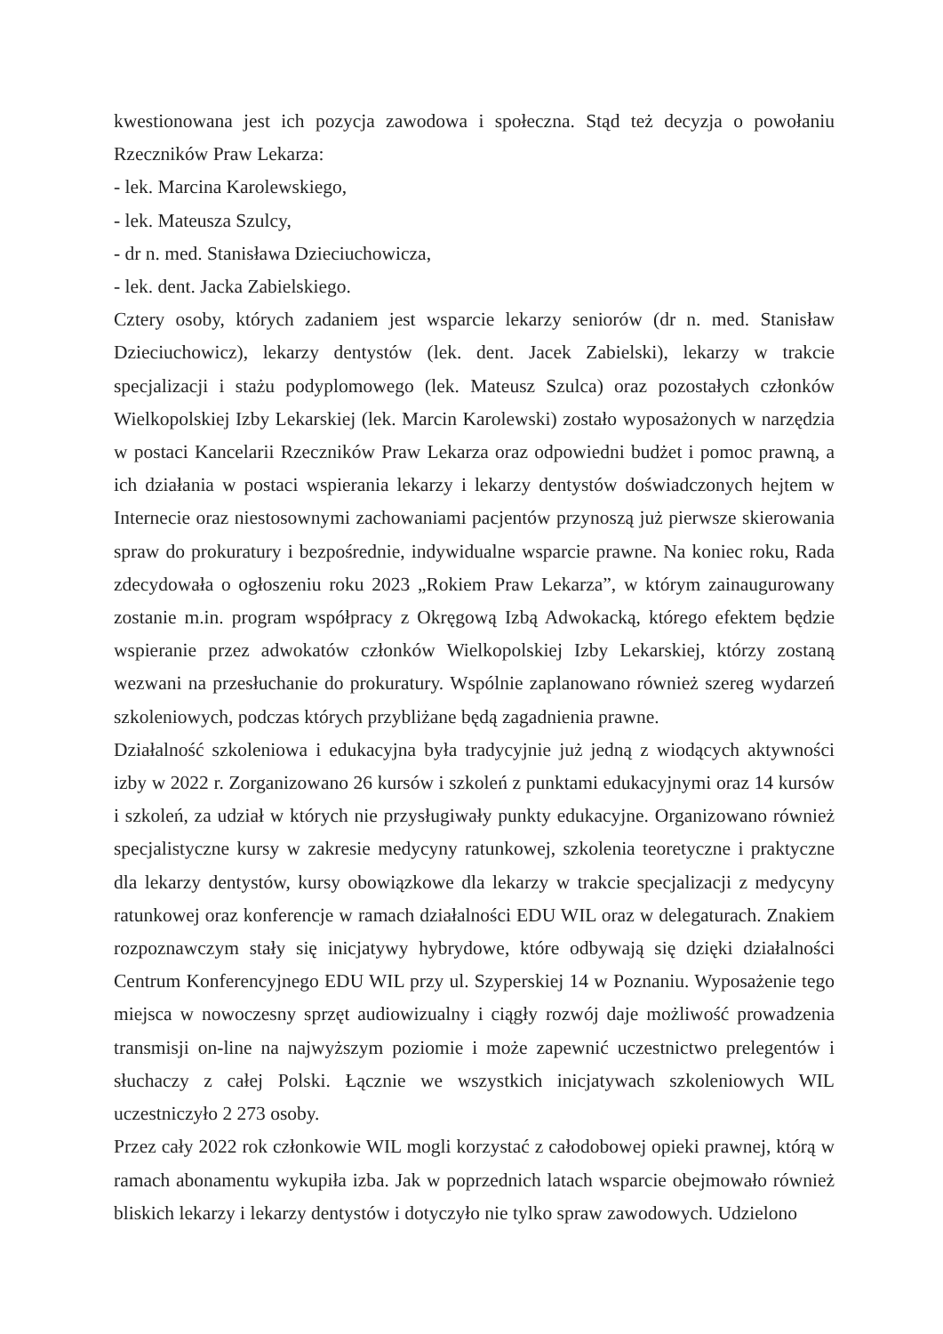kwestionowana jest ich pozycja zawodowa i społeczna. Stąd też decyzja o powołaniu Rzeczników Praw Lekarza:
- lek. Marcina Karolewskiego,
- lek. Mateusza Szulcy,
- dr n. med. Stanisława Dzieciuchowicza,
- lek. dent. Jacka Zabielskiego.
Cztery osoby, których zadaniem jest wsparcie lekarzy seniorów (dr n. med. Stanisław Dzieciuchowicz), lekarzy dentystów (lek. dent. Jacek Zabielski), lekarzy w trakcie specjalizacji i stażu podyplomowego (lek. Mateusz Szulca) oraz pozostałych członków Wielkopolskiej Izby Lekarskiej (lek. Marcin Karolewski) zostało wyposażonych w narzędzia w postaci Kancelarii Rzeczników Praw Lekarza oraz odpowiedni budżet i pomoc prawną, a ich działania w postaci wspierania lekarzy i lekarzy dentystów doświadczonych hejtem w Internecie oraz niestosownymi zachowaniami pacjentów przynoszą już pierwsze skierowania spraw do prokuratury i bezpośrednie, indywidualne wsparcie prawne. Na koniec roku, Rada zdecydowała o ogłoszeniu roku 2023 „Rokiem Praw Lekarza”, w którym zainaugurowany zostanie m.in. program współpracy z Okręgową Izbą Adwokacką, którego efektem będzie wspieranie przez adwokatów członków Wielkopolskiej Izby Lekarskiej, którzy zostaną wezwani na przesłuchanie do prokuratury. Wspólnie zaplanowano również szereg wydarzeń szkoleniowych, podczas których przybliżane będą zagadnienia prawne.
Działalność szkoleniowa i edukacyjna była tradycyjnie już jedną z wiodących aktywności izby w 2022 r. Zorganizowano 26 kursów i szkoleń z punktami edukacyjnymi oraz 14 kursów i szkoleń, za udział w których nie przysługiwały punkty edukacyjne. Organizowano również specjalistyczne kursy w zakresie medycyny ratunkowej, szkolenia teoretyczne i praktyczne dla lekarzy dentystów, kursy obowiązkowe dla lekarzy w trakcie specjalizacji z medycyny ratunkowej oraz konferencje w ramach działalności EDU WIL oraz w delegaturach. Znakiem rozpoznawczym stały się inicjatywy hybrydowe, które odbywają się dzięki działalności Centrum Konferencyjnego EDU WIL przy ul. Szyperskiej 14 w Poznaniu. Wyposażenie tego miejsca w nowoczesny sprzęt audiowizualny i ciągły rozwój daje możliwość prowadzenia transmisji on-line na najwyższym poziomie i może zapewnić uczestnictwo prelegentów i słuchaczy z całej Polski. Łącznie we wszystkich inicjatywach szkoleniowych WIL uczestniczyło 2 273 osoby.
Przez cały 2022 rok członkowie WIL mogli korzystać z całodobowej opieki prawnej, którą w ramach abonamentu wykupiła izba. Jak w poprzednich latach wsparcie obejmowało również bliskich lekarzy i lekarzy dentystów i dotyczyło nie tylko spraw zawodowych. Udzielono